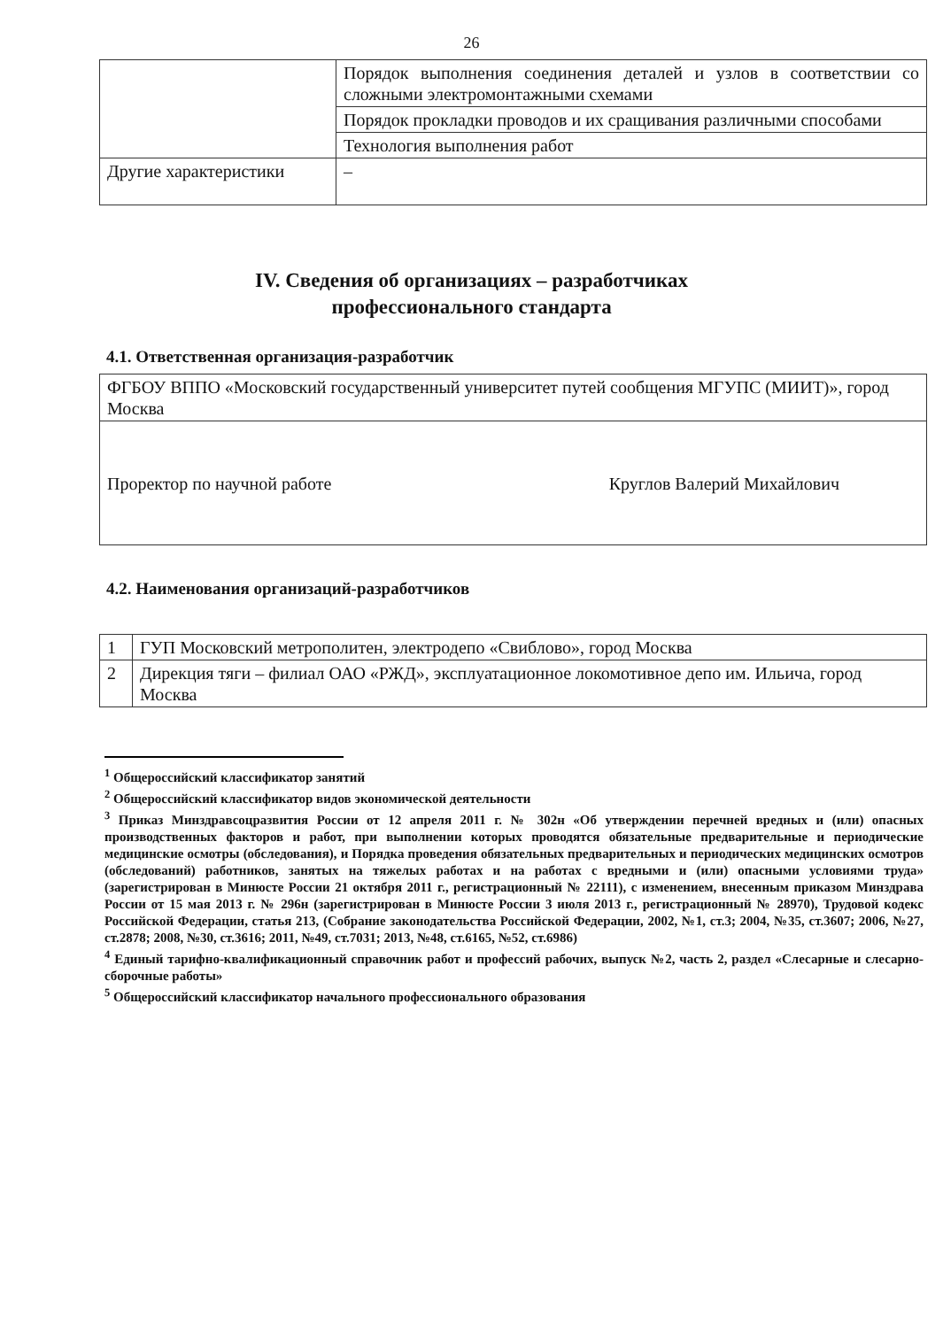26
| | Порядок выполнения соединения деталей и узлов в соответствии со сложными электромонтажными схемами |
| | Порядок прокладки проводов и их сращивания различными способами |
| | Технология выполнения работ |
| Другие характеристики | – |
IV. Сведения об организациях – разработчиках
профессионального стандарта
4.1. Ответственная организация-разработчик
| ФГБОУ ВППО «Московский государственный университет путей сообщения МГУПС (МИИТ)», город Москва |
| Проректор по научной работе Круглов Валерий Михайлович |
4.2. Наименования организаций-разработчиков
| 1 | ГУП Московский метрополитен, электродепо «Свиблово», город Москва |
| 2 | Дирекция тяги – филиал ОАО «РЖД», эксплуатационное локомотивное депо им. Ильича, город Москва |
<sup>1</sup> Общероссийский классификатор занятий
<sup>2</sup> Общероссийский классификатор видов экономической деятельности
<sup>3</sup> Приказ Минздравсоцразвития России от 12 апреля 2011 г. № 302н «Об утверждении перечней вредных и (или) опасных производственных факторов и работ, при выполнении которых проводятся обязательные предварительные и периодические медицинские осмотры (обследования), и Порядка проведения обязательных предварительных и периодических медицинских осмотров (обследований) работников, занятых на тяжелых работах и на работах с вредными и (или) опасными условиями труда» (зарегистрирован в Минюсте России 21 октября 2011 г., регистрационный № 22111), с изменением, внесенным приказом Минздрава России от 15 мая 2013 г. № 296н (зарегистрирован в Минюсте России 3 июля 2013 г., регистрационный № 28970), Трудовой кодекс Российской Федерации, статья 213, (Собрание законодательства Российской Федерации, 2002, №1, ст.3; 2004, №35, ст.3607; 2006, №27, ст.2878; 2008, №30, ст.3616; 2011, №49, ст.7031; 2013, №48, ст.6165, №52, ст.6986)
<sup>4</sup> Единый тарифно-квалификационный справочник работ и профессий рабочих, выпуск №2, часть 2, раздел «Слесарные и слесарно-сборочные работы»
<sup>5</sup> Общероссийский классификатор начального профессионального образования